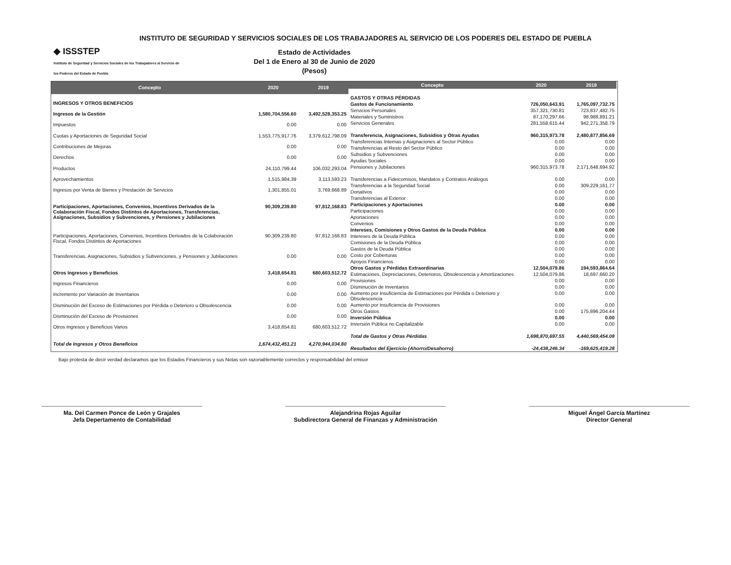INSTITUTO DE SEGURIDAD Y SERVICIOS SOCIALES DE LOS TRABAJADORES AL SERVICIO DE LOS PODERES DEL ESTADO DE PUEBLA
◆ ISSSTEP
Instituto de Seguridad y Servicios Sociales de los Trabajadores al Servicio de los Poderes del Estado de Puebla
Estado de Actividades
Del 1 de Enero al 30 de Junio de 2020
(Pesos)
| Concepto | 2020 | 2019 |
| --- | --- | --- |
| INGRESOS Y OTROS BENEFICIOS | | |
| Ingresos de la Gestión | 1,580,704,556.60 | 3,492,528,353.25 |
| Impuestos | 0.00 | 0.00 |
| Cuotas y Aportaciones de Seguridad Social | 1,553,775,917.76 | 3,379,612,798.09 |
| Contribuciones de Mejoras | 0.00 | 0.00 |
| Derechos | 0.00 | 0.00 |
| Productos | 24,110,799.44 | 106,032,293.04 |
| Aprovechamientos | 1,515,984.39 | 3,113,593.23 |
| Ingresos por Venta de Bienes y Prestación de Servicios | 1,301,855.01 | 3,769,668.89 |
| Participaciones, Aportaciones, Convenios, Incentivos Derivados de la Colaboración Fiscal, Fondos Distintos de Aportaciones, Transferencias, Asignaciones, Subsidios y Subvenciones, y Pensiones y Jubilaciones | 90,309,239.80 | 97,812,168.83 |
| Participaciones, Aportaciones, Convenios, Incentivos Derivados de la Colaboración Fiscal, Fondos Distintos de Aportaciones | 90,309,239.80 | 97,812,168.83 |
| Transferencias, Asignaciones, Subsidios y Subvenciones, y Pensiones y Jubilaciones | 0.00 | 0.00 |
| Otros Ingresos y Beneficios | 3,418,654.81 | 680,603,512.72 |
| Ingresos Financieros | 0.00 | 0.00 |
| Incremento por Variación de Inventarios | 0.00 | 0.00 |
| Disminución del Exceso de Estimaciones por Pérdida o Deterioro u Obsolescencia | 0.00 | 0.00 |
| Disminución del Exceso de Provisiones | 0.00 | 0.00 |
| Otros Ingresos y Beneficios Varios | 3,418,654.81 | 680,603,512.72 |
| Total de Ingresos y Otros Beneficios | 1,674,432,451.21 | 4,270,944,034.80 |
| Concepto | 2020 | 2019 |
| --- | --- | --- |
| GASTOS Y OTRAS PÉRDIDAS | | |
| Gastos de Funcionamiento | 726,050,643.91 | 1,765,097,732.75 |
| Servicios Personales | 357,321,730.81 | 723,837,482.75 |
| Materiales y Suministros | 87,170,297.66 | 98,988,891.21 |
| Servicios Generales | 281,558,615.44 | 942,271,358.79 |
| Transferencia, Asignaciones, Subsidios y Otras Ayudas | 960,315,973.78 | 2,480,877,856.69 |
| Transferencias Internas y Asignaciones al Sector Público | 0.00 | 0.00 |
| Transferencias al Resto del Sector Público | 0.00 | 0.00 |
| Subsidios y Subvenciones | 0.00 | 0.00 |
| Ayudas Sociales | 0.00 | 0.00 |
| Pensiones y Jubilaciones | 960,315,973.78 | 2,171,648,694.92 |
| Transferencias a Fideicomisos, Mandatos y Contratos Análogos | 0.00 | 0.00 |
| Transferencias a la Seguridad Social | 0.00 | 309,229,161.77 |
| Donativos | 0.00 | 0.00 |
| Transferencias al Exterior | 0.00 | 0.00 |
| Participaciones y Aportaciones | 0.00 | 0.00 |
| Participaciones | 0.00 | 0.00 |
| Aportaciones | 0.00 | 0.00 |
| Convenios | 0.00 | 0.00 |
| Intereses, Comisiones y Otros Gastos de la Deuda Pública | 0.00 | 0.00 |
| Intereses de la Deuda Pública | 0.00 | 0.00 |
| Comisiones de la Deuda Pública | 0.00 | 0.00 |
| Gastos de la Deuda Pública | 0.00 | 0.00 |
| Costo por Coberturas | 0.00 | 0.00 |
| Apoyos Financieros | 0.00 | 0.00 |
| Otros Gastos y Pérdidas Extraordinarias | 12,504,079.86 | 194,593,864.64 |
| Estimaciones, Depreciaciones, Deterioros, Obsolescencia y Amortizaciones | 12,504,079.86 | 18,697,660.20 |
| Provisiones | 0.00 | 0.00 |
| Disminución de Inventarios | 0.00 | 0.00 |
| Aumento por Insuficiencia de Estimaciones por Pérdida o Deterioro y Obsolescencia | 0.00 | 0.00 |
| Aumento por Insuficiencia de Provisiones | 0.00 | 0.00 |
| Otros Gastos | 0.00 | 175,896,204.44 |
| Inversión Pública | 0.00 | 0.00 |
| Inversión Pública no Capitalizable | 0.00 | 0.00 |
| Total de Gastos y Otras Pérdidas | 1,698,870,697.55 | 4,440,569,454.08 |
| Resultados del Ejercicio (Ahorro/Desahorro) | -24,438,246.34 | -169,625,419.28 |
Bajo protesta de decir verdad declaramos que los Estados Financieros y sus Notas son razonablemente correctos y responsabilidad del emisor
Ma. Del Carmen Ponce de León y Grajales
Jefa Depertamento de Contabilidad
Alejandrina Rojas Aguilar
Subdirectora General de Finanzas y Administración
Miguel Ángel García Martínez
Director General